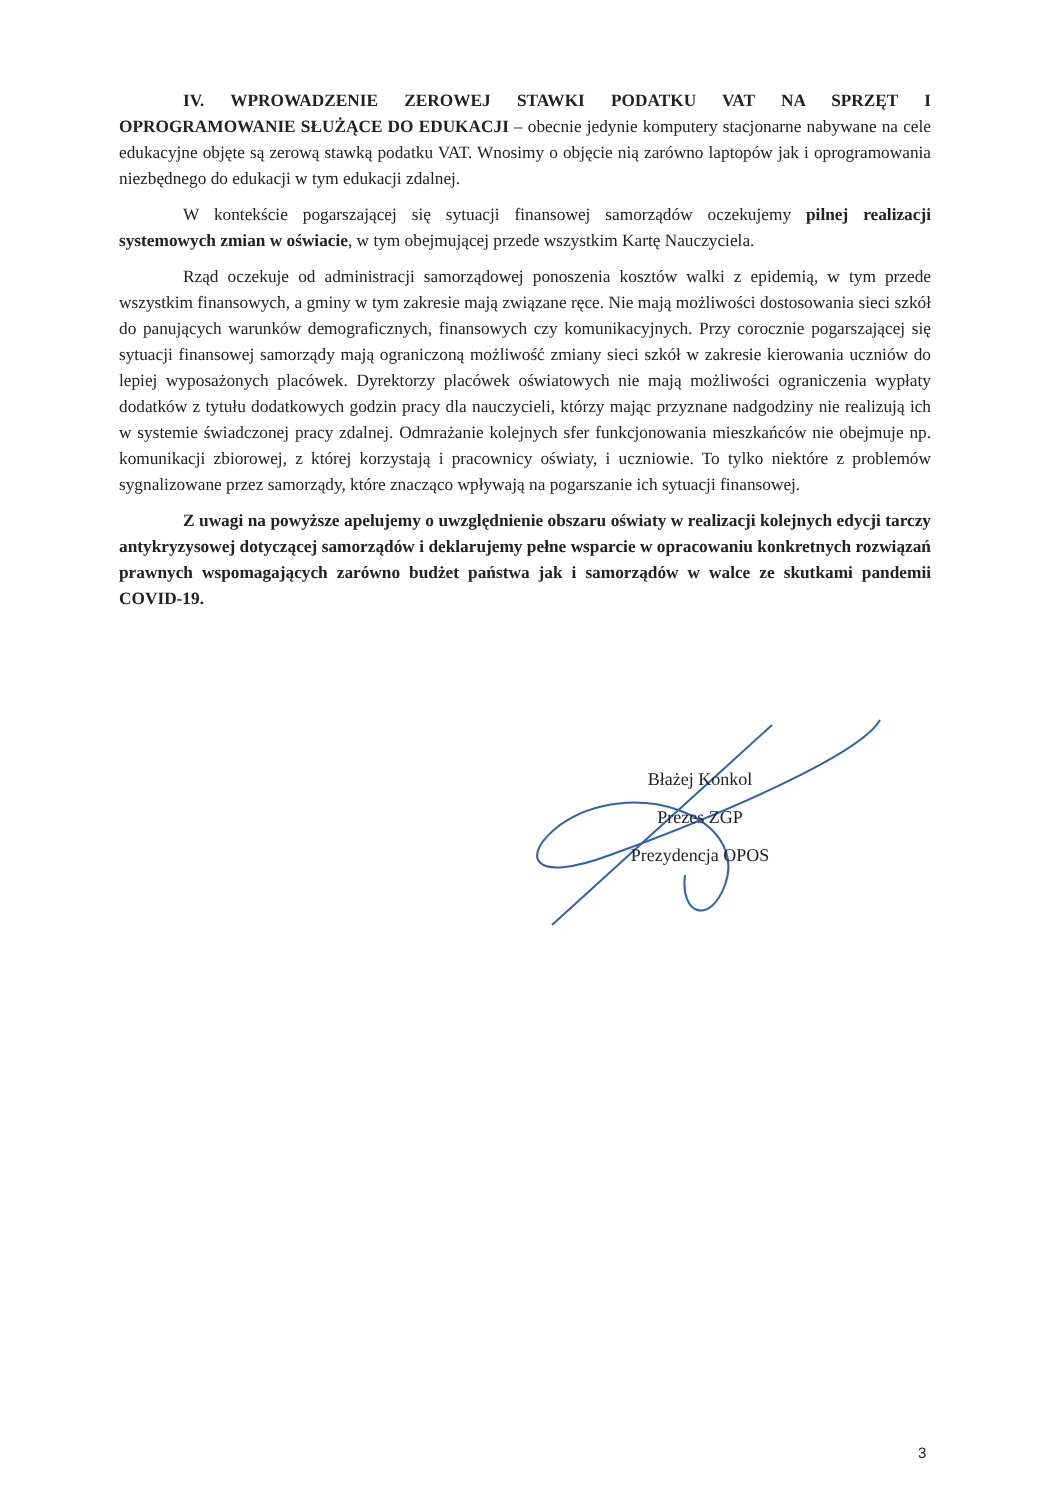IV. WPROWADZENIE ZEROWEJ STAWKI PODATKU VAT NA SPRZĘT I OPROGRAMOWANIE SŁUŻĄCE DO EDUKACJI – obecnie jedynie komputery stacjonarne nabywane na cele edukacyjne objęte są zerową stawką podatku VAT. Wnosimy o objęcie nią zarówno laptopów jak i oprogramowania niezbędnego do edukacji w tym edukacji zdalnej.
W kontekście pogarszającej się sytuacji finansowej samorządów oczekujemy pilnej realizacji systemowych zmian w oświacie, w tym obejmującej przede wszystkim Kartę Nauczyciela.
Rząd oczekuje od administracji samorządowej ponoszenia kosztów walki z epidemią, w tym przede wszystkim finansowych, a gminy w tym zakresie mają związane ręce. Nie mają możliwości dostosowania sieci szkół do panujących warunków demograficznych, finansowych czy komunikacyjnych. Przy corocznie pogarszającej się sytuacji finansowej samorządy mają ograniczoną możliwość zmiany sieci szkół w zakresie kierowania uczniów do lepiej wyposażonych placówek. Dyrektorzy placówek oświatowych nie mają możliwości ograniczenia wypłaty dodatków z tytułu dodatkowych godzin pracy dla nauczycieli, którzy mając przyznane nadgodziny nie realizują ich w systemie świadczonej pracy zdalnej. Odmrażanie kolejnych sfer funkcjonowania mieszkańców nie obejmuje np. komunikacji zbiorowej, z której korzystają i pracownicy oświaty, i uczniowie. To tylko niektóre z problemów sygnalizowane przez samorządy, które znacząco wpływają na pogarszanie ich sytuacji finansowej.
Z uwagi na powyższe apelujemy o uwzględnienie obszaru oświaty w realizacji kolejnych edycji tarczy antykryzysowej dotyczącej samorządów i deklarujemy pełne wsparcie w opracowaniu konkretnych rozwiązań prawnych wspomagających zarówno budżet państwa jak i samorządów w walce ze skutkami pandemii COVID-19.
Błażej Konkol
Prezes ZGP
Prezydencja OPOS
3